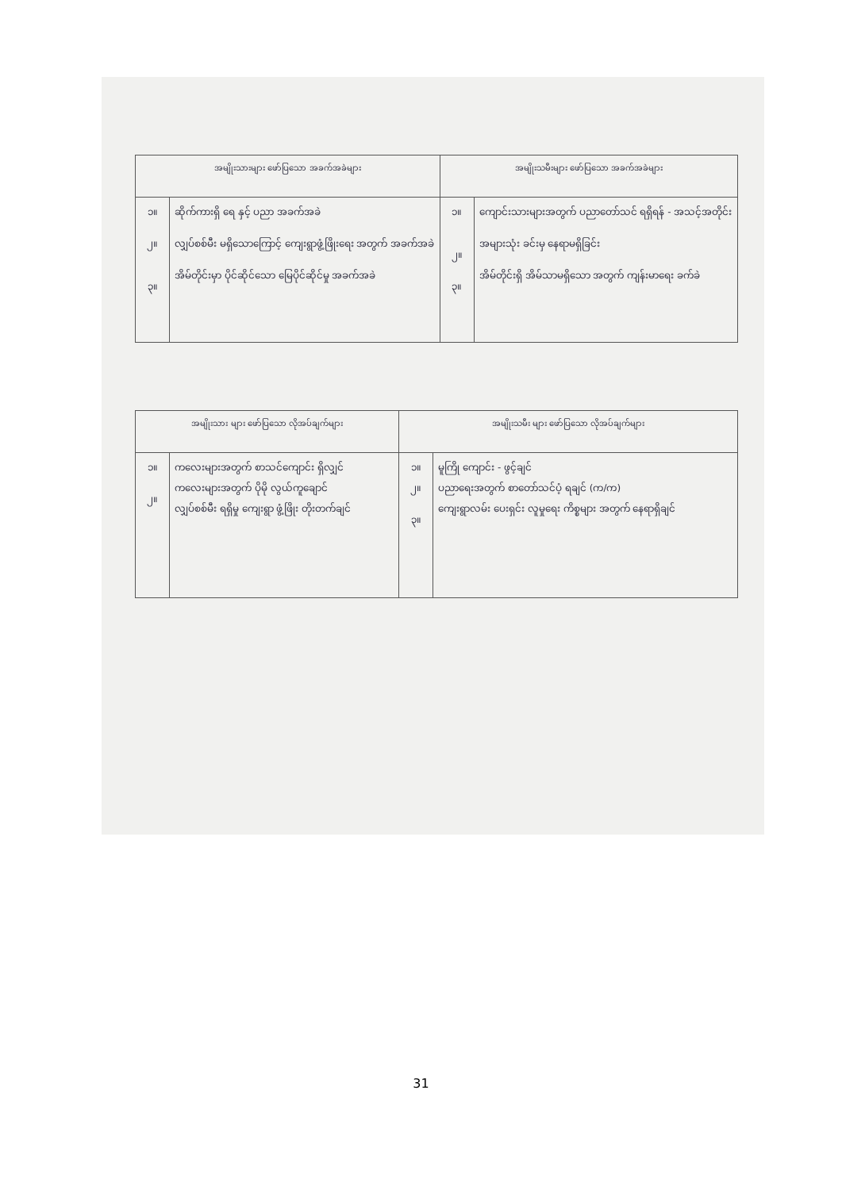| အမျိုးသားများ ဖော်ပြသော အခက်အခဲများ | | အမျိုးသမီးများ ဖော်ပြသော အခက်အခဲများ | |
| --- | --- | --- | --- |
| ၁။ ၂။ ၃။ | ဆိုက်ကားရှိ ရေ နှင့် ပညာ အခက်အခဲ လျှပ်စစ်မီး မရှိသောကြောင့် ကျေးရွာဖွံ့ဖြိုးရေး အတွက် အခက်အခဲ အိမ်တိုင်းမှာ ပိုင်ဆိုင်သော မြေပိုင်ဆိုင်မှု အခက်အခဲ | ၁။ ၂။ ၃။ | ကျောင်းသားများအတွက် ပညာတော်သင် ရရှိရန် - အသင့်အတိုင်း အများသုံး ခင်းမှ နေရာမရှိခြင်း အိမ်တိုင်းရှိ အိမ်သာမရှိသော အတွက် ကျန်းမာရေး ခက်ခဲ |
| အမျိုးသား များ ဖော်ပြသော လိုအပ်ချက်များ | | အမျိုးသမီး များ ဖော်ပြသော လိုအပ်ချက်များ | |
| --- | --- | --- | --- |
| ၁။ ၂။ | ကလေးများအတွက် စာသင်ကျောင်း ရှိလျှင် ကလေးများအတွက် ပိုမို လွယ်ကူချောင် လျှပ်စစ်မီး ရရှိမှု ကျေးရွာ ဖွံ့ဖြိုး တိုးတက်ချင် | ၁။ ၂။ ၃။ | မူကြို ကျောင်း - ဖွင့်ချင် ပညာရေးအတွက် စာတော်သင်ပံ့ ရချင် (က/က) ကျေးရွာလမ်း ပေးရှင်း လူမှုရေး ကိစ္စများ အတွက် နေရာရှိချင် |
31